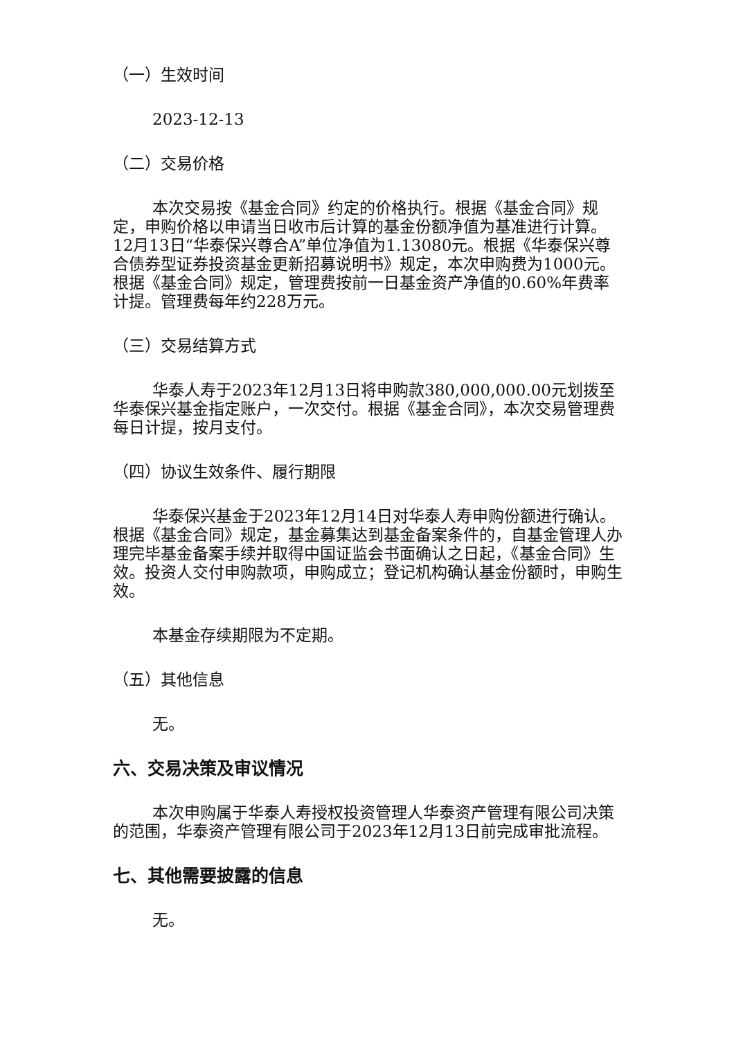（一）生效时间
2023-12-13
（二）交易价格
本次交易按《基金合同》约定的价格执行。根据《基金合同》规定，申购价格以申请当日收市后计算的基金份额净值为基准进行计算。12月13日“华泰保兴尊合A”单位净值为1.13080元。根据《华泰保兴尊合债券型证券投资基金更新招募说明书》规定，本次申购费为1000元。根据《基金合同》规定，管理费按前一日基金资产净值的0.60%年费率计提。管理费每年约228万元。
（三）交易结算方式
华泰人寿于2023年12月13日将申购款380,000,000.00元划拨至华泰保兴基金指定账户，一次交付。根据《基金合同》，本次交易管理费每日计提，按月支付。
（四）协议生效条件、履行期限
华泰保兴基金于2023年12月14日对华泰人寿申购份额进行确认。根据《基金合同》规定，基金募集达到基金备案条件的，自基金管理人办理完毕基金备案手续并取得中国证监会书面确认之日起，《基金合同》生效。投资人交付申购款项，申购成立；登记机构确认基金份额时，申购生效。
本基金存续期限为不定期。
（五）其他信息
无。
六、交易决策及审议情况
本次申购属于华泰人寿授权投资管理人华泰资产管理有限公司决策的范围，华泰资产管理有限公司于2023年12月13日前完成审批流程。
七、其他需要披露的信息
无。